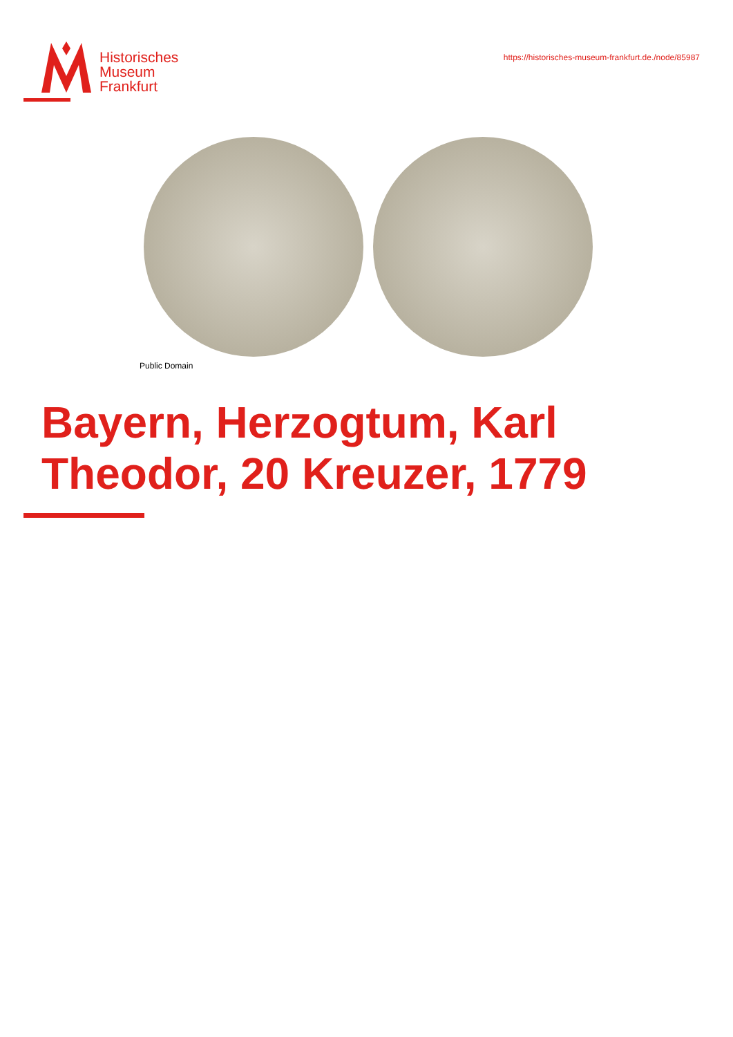Historisches
Museum
Frankfurt
https://historisches-museum-frankfurt.de./node/85987
Public Domain
Bayern, Herzogtum, Karl Theodor, 20 Kreuzer, 1779